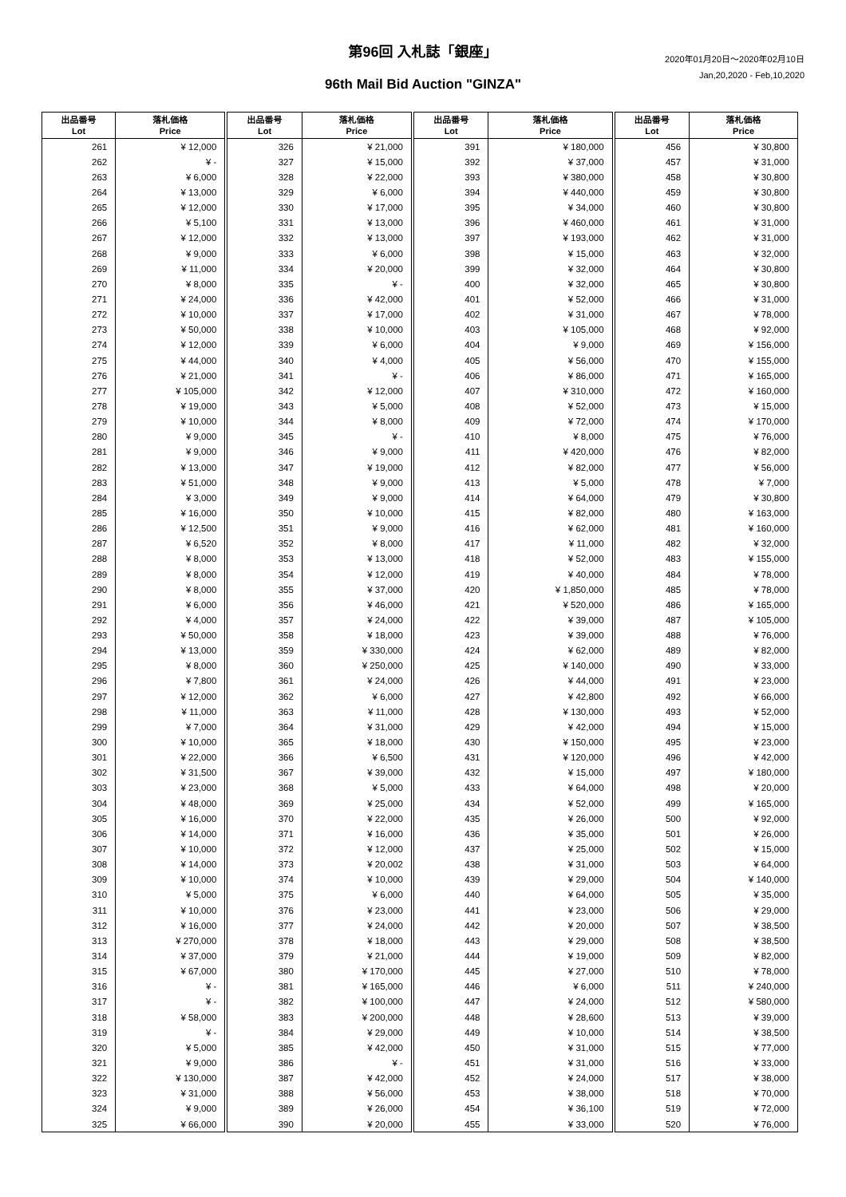第96回 入札誌「銀座」
96th Mail Bid Auction "GINZA"
2020年01月20日～2020年02月10日
Jan,20,2020 - Feb,10,2020
| 出品番号 Lot | 落札価格 Price | 出品番号 Lot | 落札価格 Price | 出品番号 Lot | 落札価格 Price | 出品番号 Lot | 落札価格 Price |
| --- | --- | --- | --- | --- | --- | --- | --- |
| 261 | ¥ 12,000 | 326 | ¥ 21,000 | 391 | ¥ 180,000 | 456 | ¥ 30,800 |
| 262 | ¥ - | 327 | ¥ 15,000 | 392 | ¥ 37,000 | 457 | ¥ 31,000 |
| 263 | ¥ 6,000 | 328 | ¥ 22,000 | 393 | ¥ 380,000 | 458 | ¥ 30,800 |
| 264 | ¥ 13,000 | 329 | ¥ 6,000 | 394 | ¥ 440,000 | 459 | ¥ 30,800 |
| 265 | ¥ 12,000 | 330 | ¥ 17,000 | 395 | ¥ 34,000 | 460 | ¥ 30,800 |
| 266 | ¥ 5,100 | 331 | ¥ 13,000 | 396 | ¥ 460,000 | 461 | ¥ 31,000 |
| 267 | ¥ 12,000 | 332 | ¥ 13,000 | 397 | ¥ 193,000 | 462 | ¥ 31,000 |
| 268 | ¥ 9,000 | 333 | ¥ 6,000 | 398 | ¥ 15,000 | 463 | ¥ 32,000 |
| 269 | ¥ 11,000 | 334 | ¥ 20,000 | 399 | ¥ 32,000 | 464 | ¥ 30,800 |
| 270 | ¥ 8,000 | 335 | ¥ - | 400 | ¥ 32,000 | 465 | ¥ 30,800 |
| 271 | ¥ 24,000 | 336 | ¥ 42,000 | 401 | ¥ 52,000 | 466 | ¥ 31,000 |
| 272 | ¥ 10,000 | 337 | ¥ 17,000 | 402 | ¥ 31,000 | 467 | ¥ 78,000 |
| 273 | ¥ 50,000 | 338 | ¥ 10,000 | 403 | ¥ 105,000 | 468 | ¥ 92,000 |
| 274 | ¥ 12,000 | 339 | ¥ 6,000 | 404 | ¥ 9,000 | 469 | ¥ 156,000 |
| 275 | ¥ 44,000 | 340 | ¥ 4,000 | 405 | ¥ 56,000 | 470 | ¥ 155,000 |
| 276 | ¥ 21,000 | 341 | ¥ - | 406 | ¥ 86,000 | 471 | ¥ 165,000 |
| 277 | ¥ 105,000 | 342 | ¥ 12,000 | 407 | ¥ 310,000 | 472 | ¥ 160,000 |
| 278 | ¥ 19,000 | 343 | ¥ 5,000 | 408 | ¥ 52,000 | 473 | ¥ 15,000 |
| 279 | ¥ 10,000 | 344 | ¥ 8,000 | 409 | ¥ 72,000 | 474 | ¥ 170,000 |
| 280 | ¥ 9,000 | 345 | ¥ - | 410 | ¥ 8,000 | 475 | ¥ 76,000 |
| 281 | ¥ 9,000 | 346 | ¥ 9,000 | 411 | ¥ 420,000 | 476 | ¥ 82,000 |
| 282 | ¥ 13,000 | 347 | ¥ 19,000 | 412 | ¥ 82,000 | 477 | ¥ 56,000 |
| 283 | ¥ 51,000 | 348 | ¥ 9,000 | 413 | ¥ 5,000 | 478 | ¥ 7,000 |
| 284 | ¥ 3,000 | 349 | ¥ 9,000 | 414 | ¥ 64,000 | 479 | ¥ 30,800 |
| 285 | ¥ 16,000 | 350 | ¥ 10,000 | 415 | ¥ 82,000 | 480 | ¥ 163,000 |
| 286 | ¥ 12,500 | 351 | ¥ 9,000 | 416 | ¥ 62,000 | 481 | ¥ 160,000 |
| 287 | ¥ 6,520 | 352 | ¥ 8,000 | 417 | ¥ 11,000 | 482 | ¥ 32,000 |
| 288 | ¥ 8,000 | 353 | ¥ 13,000 | 418 | ¥ 52,000 | 483 | ¥ 155,000 |
| 289 | ¥ 8,000 | 354 | ¥ 12,000 | 419 | ¥ 40,000 | 484 | ¥ 78,000 |
| 290 | ¥ 8,000 | 355 | ¥ 37,000 | 420 | ¥ 1,850,000 | 485 | ¥ 78,000 |
| 291 | ¥ 6,000 | 356 | ¥ 46,000 | 421 | ¥ 520,000 | 486 | ¥ 165,000 |
| 292 | ¥ 4,000 | 357 | ¥ 24,000 | 422 | ¥ 39,000 | 487 | ¥ 105,000 |
| 293 | ¥ 50,000 | 358 | ¥ 18,000 | 423 | ¥ 39,000 | 488 | ¥ 76,000 |
| 294 | ¥ 13,000 | 359 | ¥ 330,000 | 424 | ¥ 62,000 | 489 | ¥ 82,000 |
| 295 | ¥ 8,000 | 360 | ¥ 250,000 | 425 | ¥ 140,000 | 490 | ¥ 33,000 |
| 296 | ¥ 7,800 | 361 | ¥ 24,000 | 426 | ¥ 44,000 | 491 | ¥ 23,000 |
| 297 | ¥ 12,000 | 362 | ¥ 6,000 | 427 | ¥ 42,800 | 492 | ¥ 66,000 |
| 298 | ¥ 11,000 | 363 | ¥ 11,000 | 428 | ¥ 130,000 | 493 | ¥ 52,000 |
| 299 | ¥ 7,000 | 364 | ¥ 31,000 | 429 | ¥ 42,000 | 494 | ¥ 15,000 |
| 300 | ¥ 10,000 | 365 | ¥ 18,000 | 430 | ¥ 150,000 | 495 | ¥ 23,000 |
| 301 | ¥ 22,000 | 366 | ¥ 6,500 | 431 | ¥ 120,000 | 496 | ¥ 42,000 |
| 302 | ¥ 31,500 | 367 | ¥ 39,000 | 432 | ¥ 15,000 | 497 | ¥ 180,000 |
| 303 | ¥ 23,000 | 368 | ¥ 5,000 | 433 | ¥ 64,000 | 498 | ¥ 20,000 |
| 304 | ¥ 48,000 | 369 | ¥ 25,000 | 434 | ¥ 52,000 | 499 | ¥ 165,000 |
| 305 | ¥ 16,000 | 370 | ¥ 22,000 | 435 | ¥ 26,000 | 500 | ¥ 92,000 |
| 306 | ¥ 14,000 | 371 | ¥ 16,000 | 436 | ¥ 35,000 | 501 | ¥ 26,000 |
| 307 | ¥ 10,000 | 372 | ¥ 12,000 | 437 | ¥ 25,000 | 502 | ¥ 15,000 |
| 308 | ¥ 14,000 | 373 | ¥ 20,002 | 438 | ¥ 31,000 | 503 | ¥ 64,000 |
| 309 | ¥ 10,000 | 374 | ¥ 10,000 | 439 | ¥ 29,000 | 504 | ¥ 140,000 |
| 310 | ¥ 5,000 | 375 | ¥ 6,000 | 440 | ¥ 64,000 | 505 | ¥ 35,000 |
| 311 | ¥ 10,000 | 376 | ¥ 23,000 | 441 | ¥ 23,000 | 506 | ¥ 29,000 |
| 312 | ¥ 16,000 | 377 | ¥ 24,000 | 442 | ¥ 20,000 | 507 | ¥ 38,500 |
| 313 | ¥ 270,000 | 378 | ¥ 18,000 | 443 | ¥ 29,000 | 508 | ¥ 38,500 |
| 314 | ¥ 37,000 | 379 | ¥ 21,000 | 444 | ¥ 19,000 | 509 | ¥ 82,000 |
| 315 | ¥ 67,000 | 380 | ¥ 170,000 | 445 | ¥ 27,000 | 510 | ¥ 78,000 |
| 316 | ¥ - | 381 | ¥ 165,000 | 446 | ¥ 6,000 | 511 | ¥ 240,000 |
| 317 | ¥ - | 382 | ¥ 100,000 | 447 | ¥ 24,000 | 512 | ¥ 580,000 |
| 318 | ¥ 58,000 | 383 | ¥ 200,000 | 448 | ¥ 28,600 | 513 | ¥ 39,000 |
| 319 | ¥ - | 384 | ¥ 29,000 | 449 | ¥ 10,000 | 514 | ¥ 38,500 |
| 320 | ¥ 5,000 | 385 | ¥ 42,000 | 450 | ¥ 31,000 | 515 | ¥ 77,000 |
| 321 | ¥ 9,000 | 386 | ¥ - | 451 | ¥ 31,000 | 516 | ¥ 33,000 |
| 322 | ¥ 130,000 | 387 | ¥ 42,000 | 452 | ¥ 24,000 | 517 | ¥ 38,000 |
| 323 | ¥ 31,000 | 388 | ¥ 56,000 | 453 | ¥ 38,000 | 518 | ¥ 70,000 |
| 324 | ¥ 9,000 | 389 | ¥ 26,000 | 454 | ¥ 36,100 | 519 | ¥ 72,000 |
| 325 | ¥ 66,000 | 390 | ¥ 20,000 | 455 | ¥ 33,000 | 520 | ¥ 76,000 |